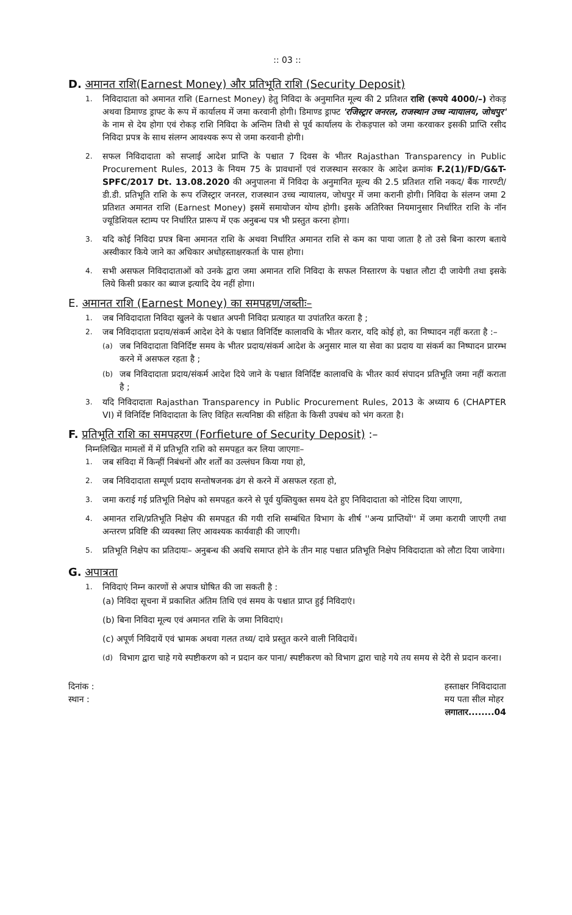:: 03 ::
D. अमानत राशि(Earnest Money) और प्रतिभूति राशि (Security Deposit)
1.
निविदादाता को अमानत राशि (Earnest Money) हेतु निविदा के अनुमानित मूल्य की 2 प्रतिशत राशि (रूपये 4000/–) रोकड़ अथवा डिमाण्ड ड्राफ्ट के रूप में कार्यालय में जमा करवानी होगी। डिमाण्ड ड्राफ्ट 'रजिस्ट्रार जनरल, राजस्थान उच्च न्यायालय, जोधपुर' के नाम से देय होगा एवं रोकड़ राशि निविदा के अन्तिम तिथी से पूर्व कार्यालय के रोकड़पाल को जमा करवाकर इसकी प्राप्ति रसीद निविदा प्रपत्र के साथ संलग्न आवश्यक रूप से जमा करवानी होगी।
2.
सफल निविदादाता को सप्लाई आदेश प्राप्ति के पश्चात 7 दिवस के भीतर Rajasthan Transparency in Public Procurement Rules, 2013 के नियम 75 के प्रावधानों एवं राजस्थान सरकार के आदेश क्रमांक F.2(1)/FD/G&T-SPFC/2017 Dt. 13.08.2020 की अनुपालना में निविदा के अनुमानित मूल्य की 2.5 प्रतिशत राशि नकद/ बैंक गारण्टी/डी.डी. प्रतिभूति राशि के रूप रजिस्ट्रार जनरल, राजस्थान उच्च न्यायालय, जोधपुर में जमा करानी होगी। निविदा के संलग्न जमा 2 प्रतिशत अमानत राशि (Earnest Money) इसमें समायोजन योग्य होगी। इसके अतिरिक्त नियमानुसार निर्धारित राशि के नॉन ज्यूडिशियल स्टाम्प पर निर्धारित प्रारूप में एक अनुबन्ध पत्र भी प्रस्तुत करना होगा।
3.
यदि कोई निविदा प्रपत्र बिना अमानत राशि के अथवा निर्धारित अमानत राशि से कम का पाया जाता है तो उसे बिना कारण बताये अस्वीकार किये जाने का अधिकार अधोहस्ताक्षरकर्ता के पास होगा।
4.
सभी असफल निविदादाताओं को उनके द्वारा जमा अमानत राशि निविदा के सफल निस्तारण के पश्चात लौटा दी जायेगी तथा इसके लिये किसी प्रकार का ब्याज इत्यादि देय नहीं होगा।
E. अमानत राशि (Earnest Money) का समपहृण/जब्तीः–
1.
जब निविदादाता निविदा खुलने के पश्चात अपनी निविदा प्रत्याहत या उपांतरित करता है ;
2.
जब निविदादाता प्रदाय/संकर्म आदेश देने के पश्चात विनिर्दिष्ट कालावधि के भीतर करार, यदि कोई हो, का निष्पादन नहीं करता है :–
(a)
जब निविदादाता विनिर्दिष्ट समय के भीतर प्रदाय/संकर्म आदेश के अनुसार माल या सेवा का प्रदाय या संकर्म का निष्पादन प्रारम्भ करने में असफल रहता है ;
(b)
जब निविदादाता प्रदाय/संकर्म आदेश दिये जाने के पश्चात विनिर्दिष्ट कालावधि के भीतर कार्य संपादन प्रतिभूति जमा नहीं कराता है ;
3.
यदि निविदादाता Rajasthan Transparency in Public Procurement Rules, 2013 के अध्याय 6 (CHAPTER VI) में विनिर्दिष्ट निविदादाता के लिए विहित सत्यनिष्ठा की संहिता के किसी उपबंध को भंग करता है।
F. प्रतिभूति राशि का समपहरण (Forfieture of Security Deposit) :–
निम्नलिखित मामलों में में प्रतिभूति राशि को समपहृत कर लिया जाएगाः–
1.
जब संविदा में किन्हीं निबंधनों और शर्तों का उल्लंघन किया गया हो,
2.
जब निविदादाता सम्पूर्ण प्रदाय सन्तोषजनक ढंग से करने में असफल रहता हो,
3.
जमा कराई गई प्रतिभूति निक्षेप को समपहृत करने से पूर्व युक्तियुक्त समय देते हुए निविदादाता को नोटिस दिया जाएगा,
4.
अमानत राशि/प्रतिभूति निक्षेप की समपहृत की गयी राशि सम्बंधित विभाग के शीर्ष ''अन्य प्राप्तियों'' में जमा करायी जाएगी तथा अन्तरण प्रविष्टि की व्यवस्था लिए आवश्यक कार्यवाही की जाएगी।
5.
प्रतिभूति निक्षेप का प्रतिदायः– अनुबन्ध की अवधि समाप्त होने के तीन माह पश्चात प्रतिभूति निक्षेप निविदादाता को लौटा दिया जावेगा।
G. अपात्रता
1.
निविदाएं निम्न कारणों से अपात्र घोषित की जा सकती है :
(a) निविदा सूचना में प्रकाशित अंतिम तिथि एवं समय के पश्चात प्राप्त हुई निविदाएं।
(b) बिना निविदा मूल्य एवं अमानत राशि के जमा निविदाएं।
(c) अपूर्ण निविदायें एवं भ्रामक अथवा गलत तथ्य/ दावे प्रस्तुत करने वाली निविदायें।
(d)
विभाग द्वारा चाहे गये स्पष्टीकरण को न प्रदान कर पाना/ स्पष्टीकरण को विभाग द्वारा चाहे गये तय समय से देरी से प्रदान करना।
दिनांक :
स्थान :
हस्ताक्षर निविदादाता
मय पता सील मोहर
लगातार........04